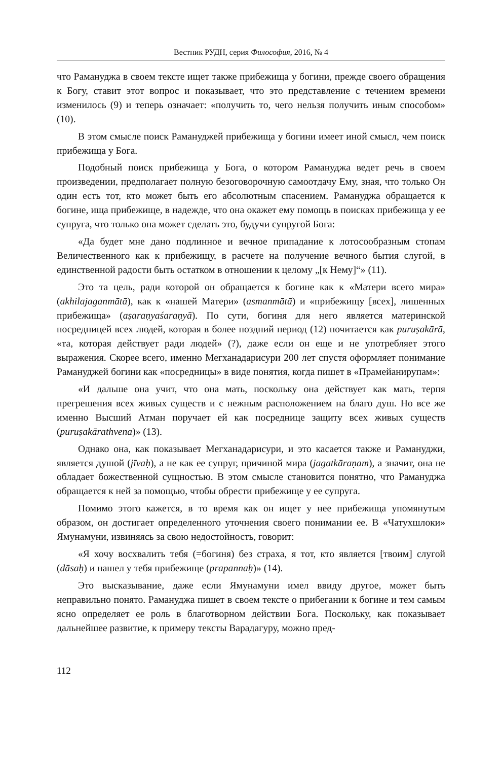Вестник РУДН, серия Философия, 2016, № 4
что Рамануджа в своем тексте ищет также прибежища у богини, прежде своего обращения к Богу, ставит этот вопрос и показывает, что это представление с течением времени изменилось (9) и теперь означает: «получить то, чего нельзя получить иным способом» (10).
В этом смысле поиск Рамануджей прибежища у богини имеет иной смысл, чем поиск прибежища у Бога.
Подобный поиск прибежища у Бога, о котором Рамануджа ведет речь в своем произведении, предполагает полную безоговорочную самоотдачу Ему, зная, что только Он один есть тот, кто может быть его абсолютным спасением. Рамануджа обращается к богине, ища прибежище, в надежде, что она окажет ему помощь в поисках прибежища у ее супруга, что только она может сделать это, будучи супругой Бога:
«Да будет мне дано подлинное и вечное припадание к лотосообразным стопам Величественного как к прибежищу, в расчете на получение вечного бытия слугой, в единственной радости быть остатком в отношении к целому „[к Нему]“» (11).
Это та цель, ради которой он обращается к богине как к «Матери всего мира» (akhilajaganmātā), как к «нашей Матери» (asmanmātā) и «прибежищу [всех], лишенных прибежища» (aṣaraṇyaśaraṇyā). По сути, богиня для него является материнской посредницей всех людей, которая в более поздний период (12) почитается как puruṣakārā, «та, которая действует ради людей» (?), даже если он еще и не употребляет этого выражения. Скорее всего, именно Мегханадарисури 200 лет спустя оформляет понимание Рамануджей богини как «посредницы» в виде понятия, когда пишет в «Прамейанирупам»:
«И дальше она учит, что она мать, поскольку она действует как мать, терпя прегрешения всех живых существ и с нежным расположением на благо душ. Но все же именно Высший Атман поручает ей как посреднице защиту всех живых существ (puruṣakārathvena)» (13).
Однако она, как показывает Мегханадарисури, и это касается также и Рамануджи, является душой (jīvaḥ), а не как ее супруг, причиной мира (jagatkāraṇam), а значит, она не обладает божественной сущностью. В этом смысле становится понятно, что Рамануджа обращается к ней за помощью, чтобы обрести прибежище у ее супруга.
Помимо этого кажется, в то время как он ищет у нее прибежища упомянутым образом, он достигает определенного уточнения своего понимании ее. В «Чатухшлоки» Ямунамуни, извиняясь за свою недостойность, говорит:
«Я хочу восхвалить тебя (=богиня) без страха, я тот, кто является [твоим] слугой (dāsaḥ) и нашел у тебя прибежище (prapannaḥ)» (14).
Это высказывание, даже если Ямунамуни имел ввиду другое, может быть неправильно понято. Рамануджа пишет в своем тексте о прибегании к богине и тем самым ясно определяет ее роль в благотворном действии Бога. Поскольку, как показывает дальнейшее развитие, к примеру тексты Варадагуру, можно пред-
112